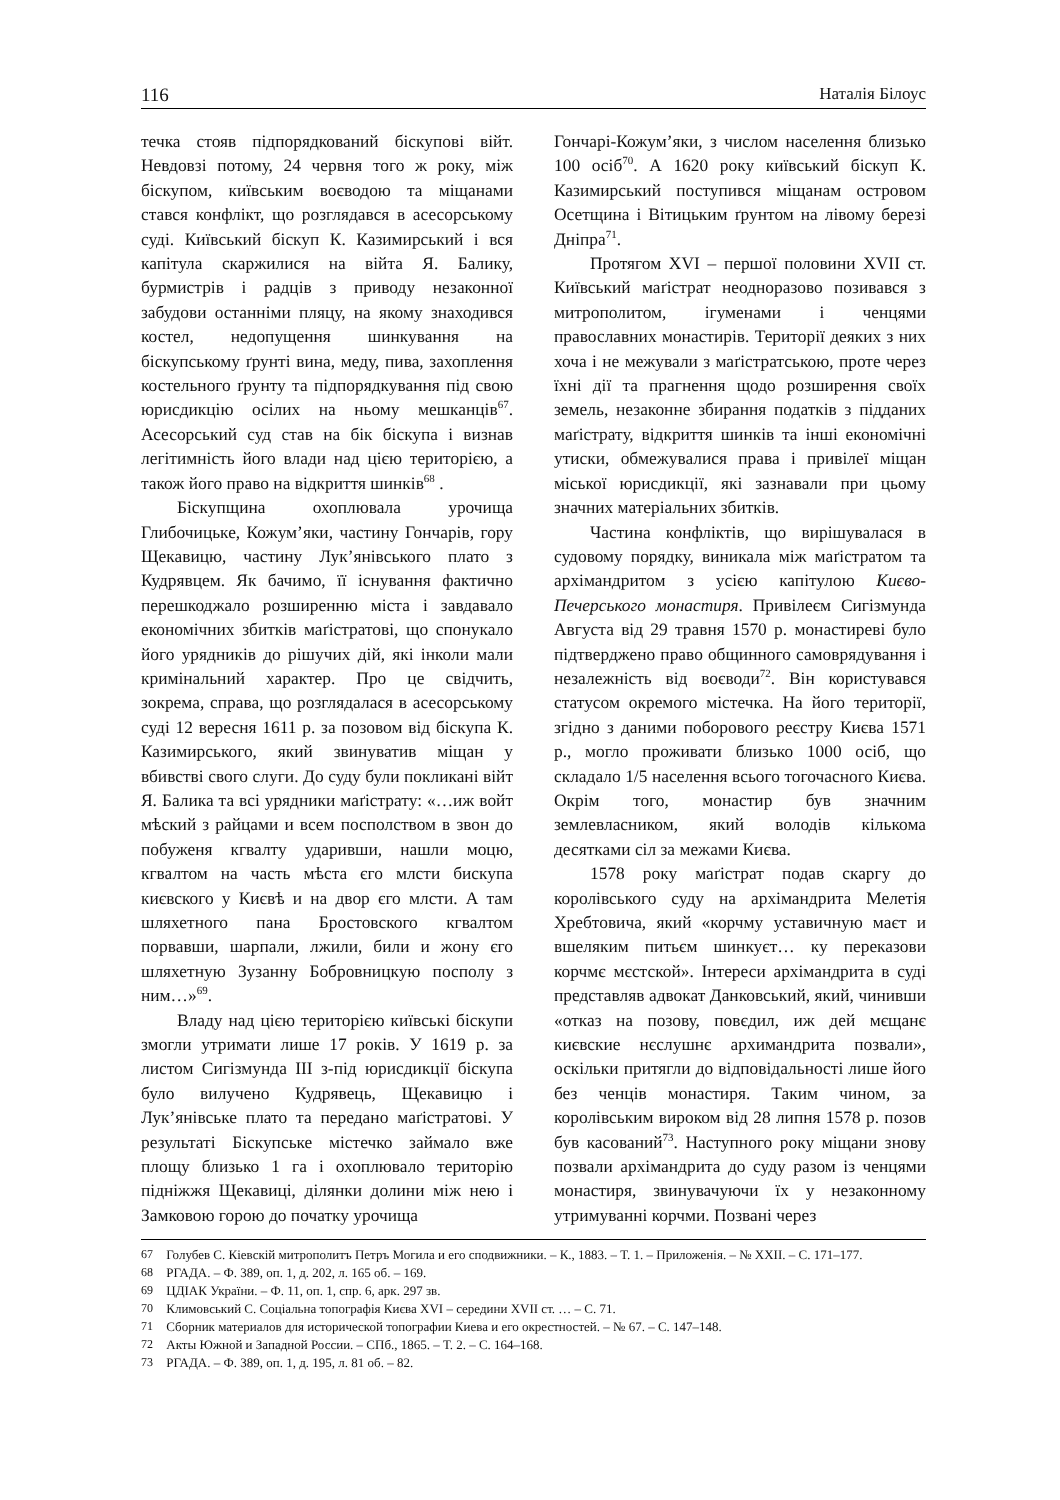116 Наталія Білоус
течка стояв підпорядкований біскупові війт. Невдовзі потому, 24 червня того ж року, між біскупом, київським воєводою та міщанами стався конфлікт, що розглядався в асесорському суді. Київський біскуп К. Казимирський і вся капітула скаржилися на війта Я. Балику, бурмистрів і радців з приводу незаконної забудови останніми пляцу, на якому знаходився костел, недопущення шинкування на біскупському ґрунті вина, меду, пива, захоплення костельного ґрунту та підпорядкування під свою юрисдикцію осілих на ньому мешканців<sup>67</sup>. Асесорський суд став на бік біскупа і визнав легітимність його влади над цією територією, а також його право на відкриття шинків<sup>68</sup> .
Біскупщина охоплювала урочища Глибочицьке, Кожум’яки, частину Гончарів, гору Щекавицю, частину Лук’янівського плато з Кудрявцем. Як бачимо, її існування фактично перешкоджало розширенню міста і завдавало економічних збитків маґістратові, що спонукало його урядників до рішучих дій, які інколи мали кримінальний характер. Про це свідчить, зокрема, справа, що розглядалася в асесорському суді 12 вересня 1611 р. за позовом від біскупа К. Казимирського, який звинуватив міщан у вбивстві свого слуги. До суду були покликані війт Я. Балика та всі урядники маґістрату: «…иж войт мѣский з райцами и всем посполством в звон до побуженя кгвалту ударивши, нашли моцю, кгвалтом на часть мѣста єго млсти бискупа києвского у Києвѣ и на двор єго млсти. А там шляхетного пана Бростовского кгвалтом порвавши, шарпали, лжили, били и жону єго шляхетную Зузанну Бобровницкую посполу з ним…»<sup>69</sup>.
Владу над цією територією київські біскупи змогли утримати лише 17 років. У 1619 р. за листом Сигізмунда III з-під юрисдикції біскупа було вилучено Кудрявець, Щекавицю і Лук’янівське плато та передано маґістратові. У результаті Біскупське містечко займало вже площу близько 1 га і охоплювало територію підніжжя Щекавиці, ділянки долини між нею і Замковою горою до початку урочища
Гончарі-Кожум’яки, з числом населення близько 100 осіб<sup>70</sup>. А 1620 року київський біскуп К. Казимирський поступився міщанам островом Осетщина і Вітицьким ґрунтом на лівому березі Дніпра<sup>71</sup>.
Протягом XVI – першої половини XVII ст. Київський маґістрат неодноразово позивався з митрополитом, ігуменами і ченцями православних монастирів. Території деяких з них хоча і не межували з маґістратською, проте через їхні дії та прагнення щодо розширення своїх земель, незаконне збирання податків з підданих маґістрату, відкриття шинків та інші економічні утиски, обмежувалися права і привілеї міщан міської юрисдикції, які зазнавали при цьому значних матеріальних збитків.
Частина конфліктів, що вирішувалася в судовому порядку, виникала між маґістратом та архімандритом з усією капітулою Києво-Печерського монастиря. Привілеєм Сигізмунда Августа від 29 травня 1570 р. монастиреві було підтверджено право общинного самоврядування і незалежність від воєводи<sup>72</sup>. Він користувався статусом окремого містечка. На його території, згідно з даними поборового реєстру Києва 1571 р., могло проживати близько 1000 осіб, що складало 1/5 населення всього тогочасного Києва. Окрім того, монастир був значним землевласником, який володів кількома десятками сіл за межами Києва.
1578 року маґістрат подав скаргу до королівського суду на архімандрита Мелетія Хребтовича, який «корчму уставичную маєт и вшеляким питьєм шинкуєт… ку переказови корчмє мєстской». Інтереси архімандрита в суді представляв адвокат Данковський, який, чинивши «отказ на позову, повєдил, иж дей мєщанє києвские нєслушнє архимандрита позвали», оскільки притягли до відповідальності лише його без ченців монастиря. Таким чином, за королівським вироком від 28 липня 1578 р. позов був касований<sup>73</sup>. Наступного року міщани знову позвали архімандрита до суду разом із ченцями монастиря, звинувачуючи їх у незаконному утримуванні корчми. Позвані через
67 Голубев С. Кіевскій митрополитъ Петръ Могила и его сподвижники. – К., 1883. – Т. 1. – Приложенія. – № XXII. – С. 171–177.
68 РГАДА. – Ф. 389, оп. 1, д. 202, л. 165 об. – 169.
69 ЦДІАК України. – Ф. 11, оп. 1, спр. 6, арк. 297 зв.
70 Климовський С. Соціальна топографія Києва XVI – середини XVII ст. … – С. 71.
71 Сборник материалов для исторической топографии Киева и его окрестностей. – № 67. – С. 147–148.
72 Акты Южной и Западной России. – СПб., 1865. – Т. 2. – С. 164–168.
73 РГАДА. – Ф. 389, оп. 1, д. 195, л. 81 об. – 82.